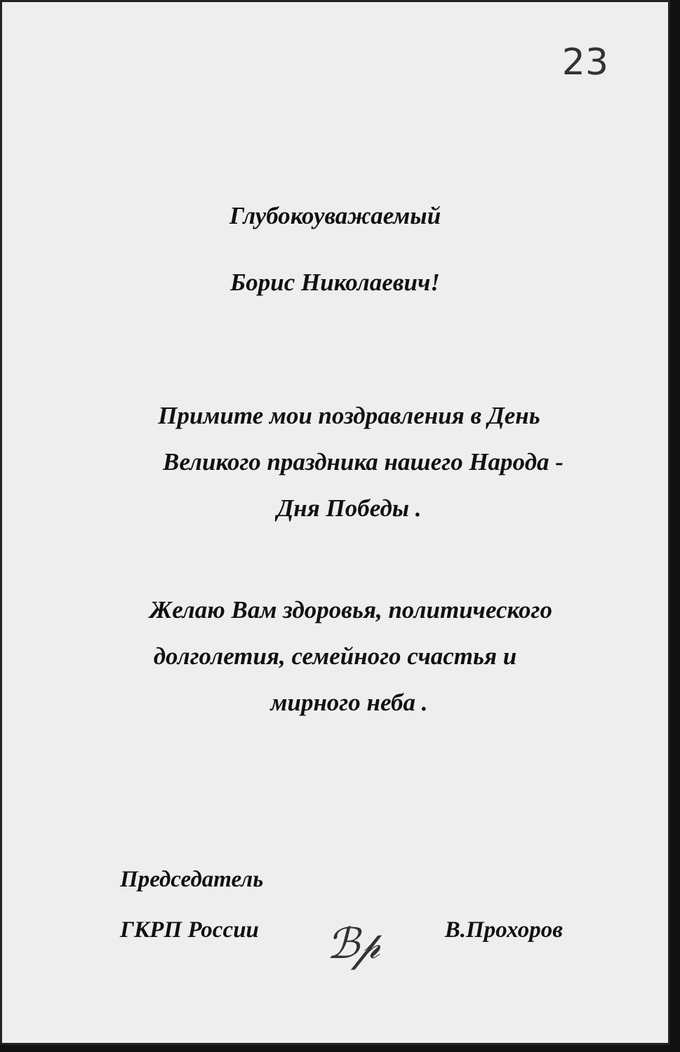23
Глубокоуважаемый
Борис Николаевич!
Примите мои поздравления в День
Великого праздника нашего Народа -
Дня Победы .
Желаю Вам здоровья, политического
долголетия, семейного счастья и
мирного неба .
Председатель
ГКРП России
ℬ𝓅
В.Прохоров